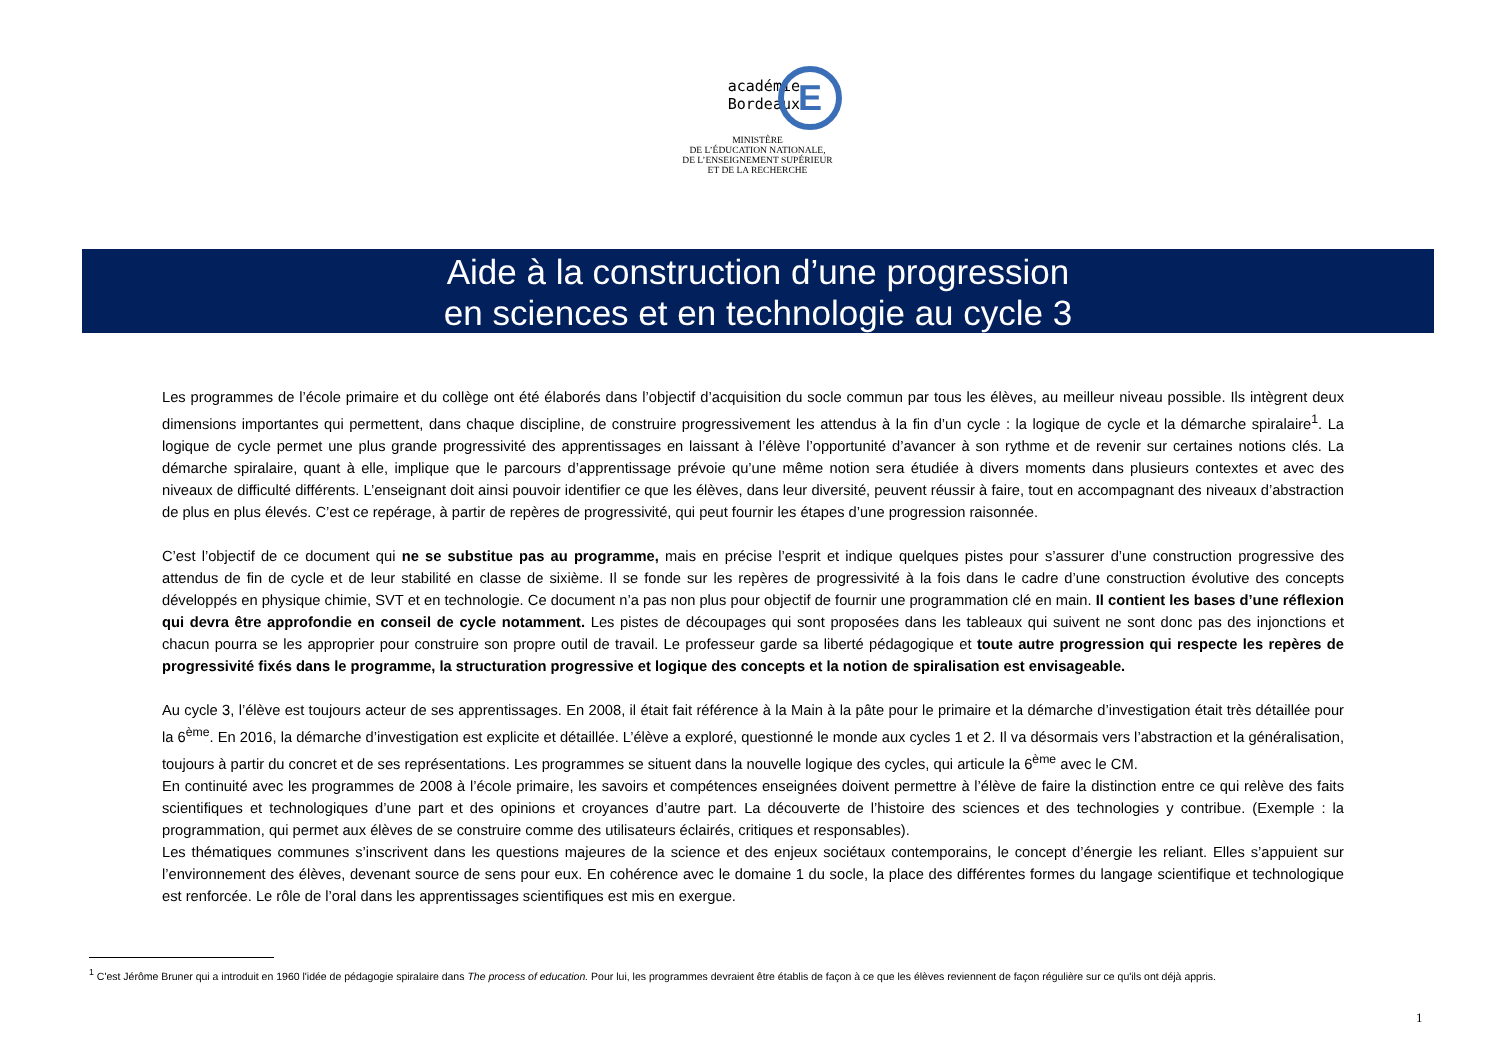E
académie
Bordeaux
MINISTÈRE
DE L’ÉDUCATION NATIONALE,
DE L’ENSEIGNEMENT SUPÉRIEUR
ET DE LA RECHERCHE
Aide à la construction d’une progression
en sciences et en technologie au cycle 3
Les programmes de l’école primaire et du collège ont été élaborés dans l’objectif d’acquisition du socle commun par tous les élèves, au meilleur niveau possible. Ils intègrent deux dimensions importantes qui permettent, dans chaque discipline, de construire progressivement les attendus à la fin d’un cycle : la logique de cycle et la démarche spiralaire<sup>1</sup>. La logique de cycle permet une plus grande progressivité des apprentissages en laissant à l’élève l’opportunité d’avancer à son rythme et de revenir sur certaines notions clés. La démarche spiralaire, quant à elle, implique que le parcours d’apprentissage prévoie qu’une même notion sera étudiée à divers moments dans plusieurs contextes et avec des niveaux de difficulté différents. L’enseignant doit ainsi pouvoir identifier ce que les élèves, dans leur diversité, peuvent réussir à faire, tout en accompagnant des niveaux d’abstraction de plus en plus élevés. C’est ce repérage, à partir de repères de progressivité, qui peut fournir les étapes d’une progression raisonnée.
C’est l’objectif de ce document qui ne se substitue pas au programme, mais en précise l’esprit et indique quelques pistes pour s’assurer d’une construction progressive des attendus de fin de cycle et de leur stabilité en classe de sixième. Il se fonde sur les repères de progressivité à la fois dans le cadre d’une construction évolutive des concepts développés en physique chimie, SVT et en technologie. Ce document n’a pas non plus pour objectif de fournir une programmation clé en main. Il contient les bases d’une réflexion qui devra être approfondie en conseil de cycle notamment. Les pistes de découpages qui sont proposées dans les tableaux qui suivent ne sont donc pas des injonctions et chacun pourra se les approprier pour construire son propre outil de travail. Le professeur garde sa liberté pédagogique et toute autre progression qui respecte les repères de progressivité fixés dans le programme, la structuration progressive et logique des concepts et la notion de spiralisation est envisageable.
Au cycle 3, l’élève est toujours acteur de ses apprentissages. En 2008, il était fait référence à la Main à la pâte pour le primaire et la démarche d’investigation était très détaillée pour la 6<sup>ème</sup>. En 2016, la démarche d’investigation est explicite et détaillée. L’élève a exploré, questionné le monde aux cycles 1 et 2. Il va désormais vers l’abstraction et la généralisation, toujours à partir du concret et de ses représentations. Les programmes se situent dans la nouvelle logique des cycles, qui articule la 6<sup>ème</sup> avec le CM.
En continuité avec les programmes de 2008 à l’école primaire, les savoirs et compétences enseignées doivent permettre à l’élève de faire la distinction entre ce qui relève des faits scientifiques et technologiques d’une part et des opinions et croyances d’autre part. La découverte de l’histoire des sciences et des technologies y contribue. (Exemple : la programmation, qui permet aux élèves de se construire comme des utilisateurs éclairés, critiques et responsables).
Les thématiques communes s’inscrivent dans les questions majeures de la science et des enjeux sociétaux contemporains, le concept d’énergie les reliant. Elles s’appuient sur l’environnement des élèves, devenant source de sens pour eux. En cohérence avec le domaine 1 du socle, la place des différentes formes du langage scientifique et technologique est renforcée. Le rôle de l’oral dans les apprentissages scientifiques est mis en exergue.
<sup>1</sup> C'est Jérôme Bruner qui a introduit en 1960 l'idée de pédagogie spiralaire dans The process of education. Pour lui, les programmes devraient être établis de façon à ce que les élèves reviennent de façon régulière sur ce qu'ils ont déjà appris.
1